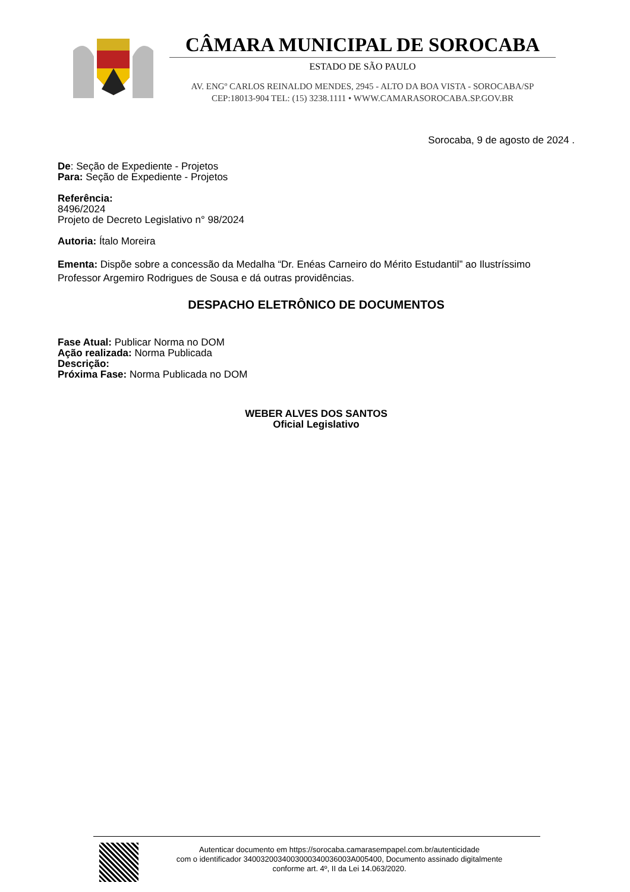CÂMARA MUNICIPAL DE SOROCABA
ESTADO DE SÃO PAULO
AV. ENGº CARLOS REINALDO MENDES, 2945 - ALTO DA BOA VISTA - SOROCABA/SP
CEP:18013-904 TEL: (15) 3238.1111 • WWW.CAMARASOROCABA.SP.GOV.BR
Sorocaba, 9 de agosto de 2024 .
De: Seção de Expediente - Projetos
Para: Seção de Expediente - Projetos
Referência:
8496/2024
Projeto de Decreto Legislativo n° 98/2024
Autoria: Ítalo Moreira
Ementa: Dispõe sobre a concessão da Medalha “Dr. Enéas Carneiro do Mérito Estudantil” ao Ilustríssimo Professor Argemiro Rodrigues de Sousa e dá outras providências.
DESPACHO ELETRÔNICO DE DOCUMENTOS
Fase Atual: Publicar Norma no DOM
Ação realizada: Norma Publicada
Descrição:
Próxima Fase: Norma Publicada no DOM
WEBER ALVES DOS SANTOS
Oficial Legislativo
Autenticar documento em https://sorocaba.camarasempapel.com.br/autenticidade
com o identificador 340032003400300034003600​3A005400, Documento assinado digitalmente
conforme art. 4º, II da Lei 14.063/2020.